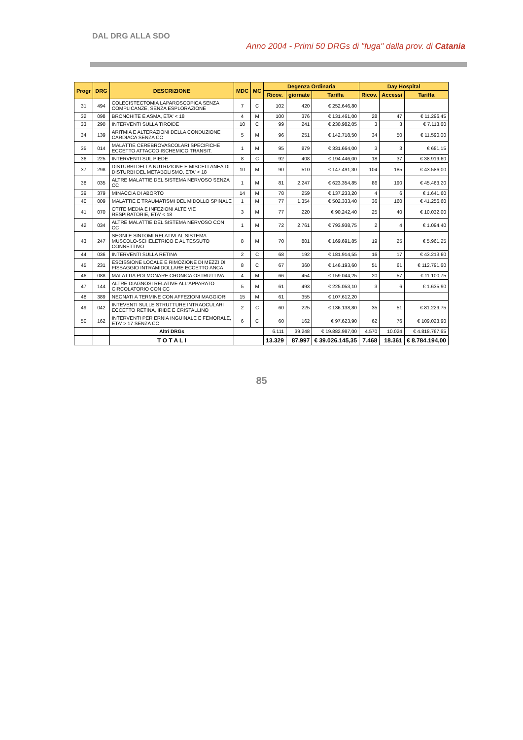DAL DRG ALLA SDO
Anno 2004 - Primi 50 DRGs di "fuga" dalla prov. di Catania
| Progr | DRG | DESCRIZIONE | MDC | MC | Degenza Ordinaria | | | Day Hospital | | |
| --- | --- | --- | --- | --- | --- | --- | --- | --- | --- | --- |
| | | | | | Ricov. | giornate | Tariffa | Ricov. | Accessi | Tariffa |
| 31 | 494 | COLECISTECTOMIA LAPAROSCOPICA SENZA COMPLICANZE, SENZA ESPLORAZIONE | 7 | C | 102 | 420 | € 252.646,80 | | | |
| 32 | 098 | BRONCHITE E ASMA, ETA' < 18 | 4 | M | 100 | 376 | € 131.461,00 | 28 | 47 | € 11.296,45 |
| 33 | 290 | INTERVENTI SULLA TIROIDE | 10 | C | 99 | 241 | € 230.982,05 | 3 | 3 | € 7.113,60 |
| 34 | 139 | ARITMIA E ALTERAZIONI DELLA CONDUZIONE CARDIACA SENZA CC | 5 | M | 96 | 251 | € 142.718,50 | 34 | 50 | € 11.590,00 |
| 35 | 014 | MALATTIE CEREBROVASCOLARI SPECIFICHE ECCETTO ATTACCO ISCHEMICO TRANSIT. | 1 | M | 95 | 879 | € 331.664,00 | 3 | 3 | € 681,15 |
| 36 | 225 | INTERVENTI SUL PIEDE | 8 | C | 92 | 408 | € 194.446,00 | 18 | 37 | € 38.919,60 |
| 37 | 298 | DISTURBI DELLA NUTRIZIONE E MISCELLANEA DI DISTURBI DEL METABOLISMO, ETA' < 18 | 10 | M | 90 | 510 | € 147.491,30 | 104 | 185 | € 43.586,00 |
| 38 | 035 | ALTRE MALATTIE DEL SISTEMA NERVOSO SENZA CC | 1 | M | 81 | 2.247 | € 623.354,85 | 86 | 190 | € 45.463,20 |
| 39 | 379 | MINACCIA DI ABORTO | 14 | M | 78 | 259 | € 137.233,20 | 4 | 6 | € 1.641,60 |
| 40 | 009 | MALATTIE E TRAUMATISMI DEL MIDOLLO SPINALE | 1 | M | 77 | 1.354 | € 502.333,40 | 36 | 160 | € 41.256,60 |
| 41 | 070 | OTITE MEDIA E INFEZIONI ALTE VIE RESPIRATORIE, ETA' < 18 | 3 | M | 77 | 220 | € 90.242,40 | 25 | 40 | € 10.032,00 |
| 42 | 034 | ALTRE MALATTIE DEL SISTEMA NERVOSO CON CC | 1 | M | 72 | 2.761 | € 793.938,75 | 2 | 4 | € 1.094,40 |
| 43 | 247 | SEGNI E SINTOMI RELATIVI AL SISTEMA MUSCOLO-SCHELETRICO E AL TESSUTO CONNETTIVO | 8 | M | 70 | 801 | € 169.691,85 | 19 | 25 | € 5.961,25 |
| 44 | 036 | INTERVENTI SULLA RETINA | 2 | C | 68 | 192 | € 181.914,55 | 16 | 17 | € 43.213,60 |
| 45 | 231 | ESCISSIONE LOCALE E RIMOZIONE DI MEZZI DI FISSAGGIO INTRAMIDOLLARE ECCETTO ANCA | 8 | C | 67 | 360 | € 146.193,60 | 51 | 61 | € 112.791,60 |
| 46 | 088 | MALATTIA POLMONARE CRONICA OSTRUTTIVA | 4 | M | 66 | 454 | € 159.044,25 | 20 | 57 | € 11.100,75 |
| 47 | 144 | ALTRE DIAGNOSI RELATIVE ALL'APPARATO CIRCOLATORIO CON CC | 5 | M | 61 | 493 | € 225.053,10 | 3 | 6 | € 1.635,90 |
| 48 | 389 | NEONATI A TERMINE CON AFFEZIONI MAGGIORI | 15 | M | 61 | 355 | € 107.612,20 | | | |
| 49 | 042 | INTEVENTI SULLE STRUTTURE INTRAOCULARI ECCETTO RETINA, IRIDE E CRISTALLINO | 2 | C | 60 | 225 | € 136.138,80 | 35 | 51 | € 81.229,75 |
| 50 | 162 | INTERVENTI PER ERNIA INGUINALE E FEMORALE, ETA' > 17 SENZA CC | 6 | C | 60 | 162 | € 97.623,90 | 62 | 76 | € 109.023,90 |
| | | Altri DRGs | | | 6.111 | 39.248 | € 19.882.987,00 | 4.570 | 10.024 | € 4.818.767,65 |
| | | T O T A L I | | | 13.329 | 87.997 | € 39.026.145,35 | 7.468 | 18.361 | € 8.784.194,00 |
85